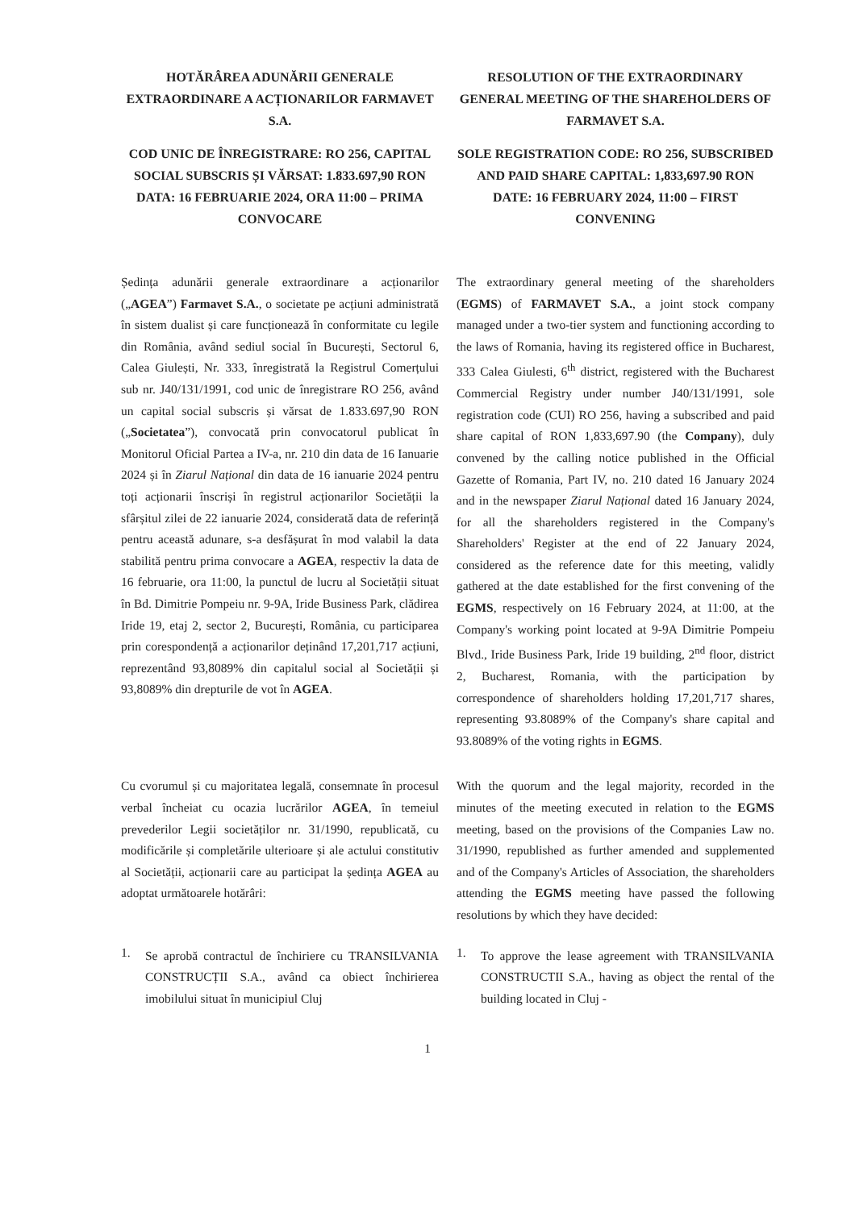HOTĂRÂREA ADUNĂRII GENERALE EXTRAORDINARE A ACȚIONARILOR FARMAVET S.A.
COD UNIC DE ÎNREGISTRARE: RO 256, CAPITAL SOCIAL SUBSCRIS ȘI VĂRSAT: 1.833.697,90 RON
DATA: 16 FEBRUARIE 2024, ORA 11:00 – PRIMA CONVOCARE
RESOLUTION OF THE EXTRAORDINARY GENERAL MEETING OF THE SHAREHOLDERS OF FARMAVET S.A.
SOLE REGISTRATION CODE: RO 256, SUBSCRIBED AND PAID SHARE CAPITAL: 1,833,697.90 RON
DATE: 16 FEBRUARY 2024, 11:00 – FIRST CONVENING
Ședința adunării generale extraordinare a acționarilor („AGEA”) Farmavet S.A., o societate pe acțiuni administrată în sistem dualist și care funcționează în conformitate cu legile din România, având sediul social în București, Sectorul 6, Calea Giulești, Nr. 333, înregistrată la Registrul Comerțului sub nr. J40/131/1991, cod unic de înregistrare RO 256, având un capital social subscris și vărsat de 1.833.697,90 RON („Societatea”), convocată prin convocatorul publicat în Monitorul Oficial Partea a IV-a, nr. 210 din data de 16 Ianuarie 2024 și în Ziarul Național din data de 16 ianuarie 2024 pentru toți acționarii înscriși în registrul acționarilor Societății la sfârșitul zilei de 22 ianuarie 2024, considerată data de referință pentru această adunare, s-a desfășurat în mod valabil la data stabilită pentru prima convocare a AGEA, respectiv la data de 16 februarie, ora 11:00, la punctul de lucru al Societății situat în Bd. Dimitrie Pompeiu nr. 9-9A, Iride Business Park, clădirea Iride 19, etaj 2, sector 2, București, România, cu participarea prin corespondență a acționarilor deținând 17,201,717 acțiuni, reprezentând 93,8089% din capitalul social al Societății și 93,8089% din drepturile de vot în AGEA.
The extraordinary general meeting of the shareholders (EGMS) of FARMAVET S.A., a joint stock company managed under a two-tier system and functioning according to the laws of Romania, having its registered office in Bucharest, 333 Calea Giulesti, 6<sup>th</sup> district, registered with the Bucharest Commercial Registry under number J40/131/1991, sole registration code (CUI) RO 256, having a subscribed and paid share capital of RON 1,833,697.90 (the Company), duly convened by the calling notice published in the Official Gazette of Romania, Part IV, no. 210 dated 16 January 2024 and in the newspaper Ziarul Național dated 16 January 2024, for all the shareholders registered in the Company's Shareholders' Register at the end of 22 January 2024, considered as the reference date for this meeting, validly gathered at the date established for the first convening of the EGMS, respectively on 16 February 2024, at 11:00, at the Company's working point located at 9-9A Dimitrie Pompeiu Blvd., Iride Business Park, Iride 19 building, 2<sup>nd</sup> floor, district 2, Bucharest, Romania, with the participation by correspondence of shareholders holding 17,201,717 shares, representing 93.8089% of the Company's share capital and 93.8089% of the voting rights in EGMS.
Cu cvorumul și cu majoritatea legală, consemnate în procesul verbal încheiat cu ocazia lucrărilor AGEA, în temeiul prevederilor Legii societăților nr. 31/1990, republicată, cu modificările și completările ulterioare și ale actului constitutiv al Societății, acționarii care au participat la ședința AGEA au adoptat următoarele hotărâri:
With the quorum and the legal majority, recorded in the minutes of the meeting executed in relation to the EGMS meeting, based on the provisions of the Companies Law no. 31/1990, republished as further amended and supplemented and of the Company's Articles of Association, the shareholders attending the EGMS meeting have passed the following resolutions by which they have decided:
1.
Se aprobă contractul de închiriere cu TRANSILVANIA CONSTRUCȚII S.A., având ca obiect închirierea imobilului situat în municipiul Cluj
1.
To approve the lease agreement with TRANSILVANIA CONSTRUCTII S.A., having as object the rental of the building located in Cluj -
1